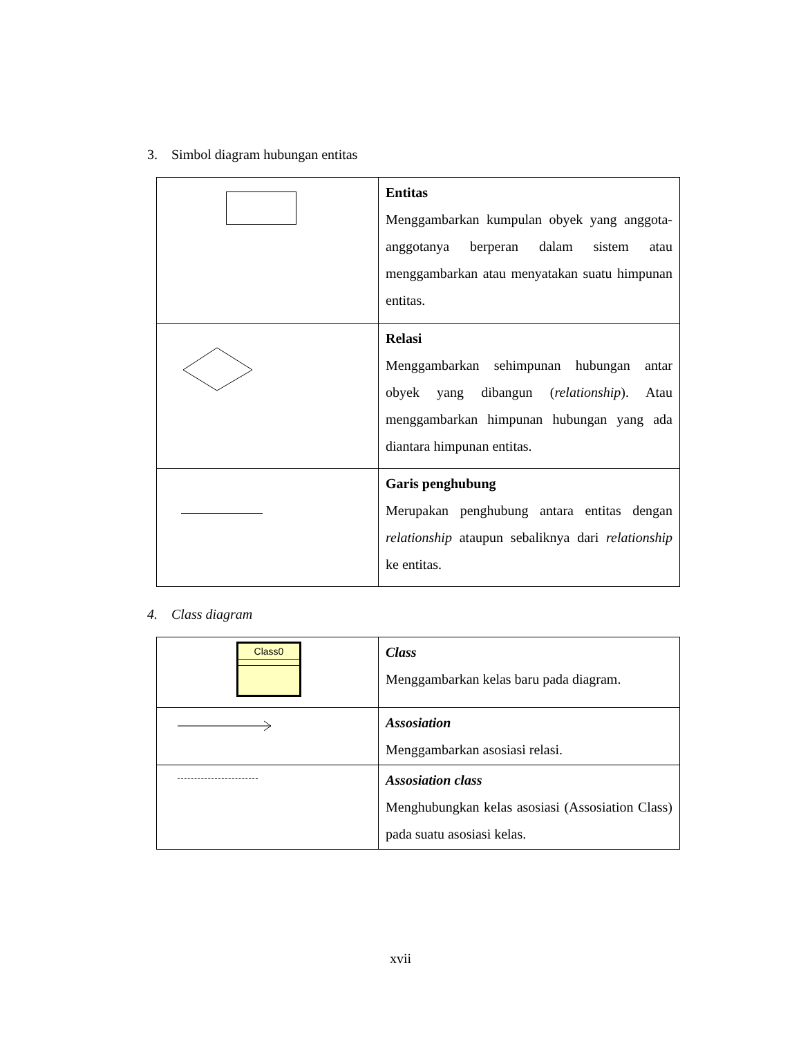3. Simbol diagram hubungan entitas
| | Entitas Menggambarkan kumpulan obyek yang anggota-anggotanya berperan dalam sistem atau menggambarkan atau menyatakan suatu himpunan entitas. |
| | Relasi Menggambarkan sehimpunan hubungan antar obyek yang dibangun ( relationship ). Atau menggambarkan himpunan hubungan yang ada diantara himpunan entitas. |
| | Garis penghubung Merupakan penghubung antara entitas dengan relationship ataupun sebaliknya dari relationship ke entitas. |
4. Class diagram
| Class0 | Class Menggambarkan kelas baru pada diagram. |
| | Assosiation Menggambarkan asosiasi relasi. |
| | Assosiation class Menghubungkan kelas asosiasi (Assosiation Class) pada suatu asosiasi kelas. |
xvii